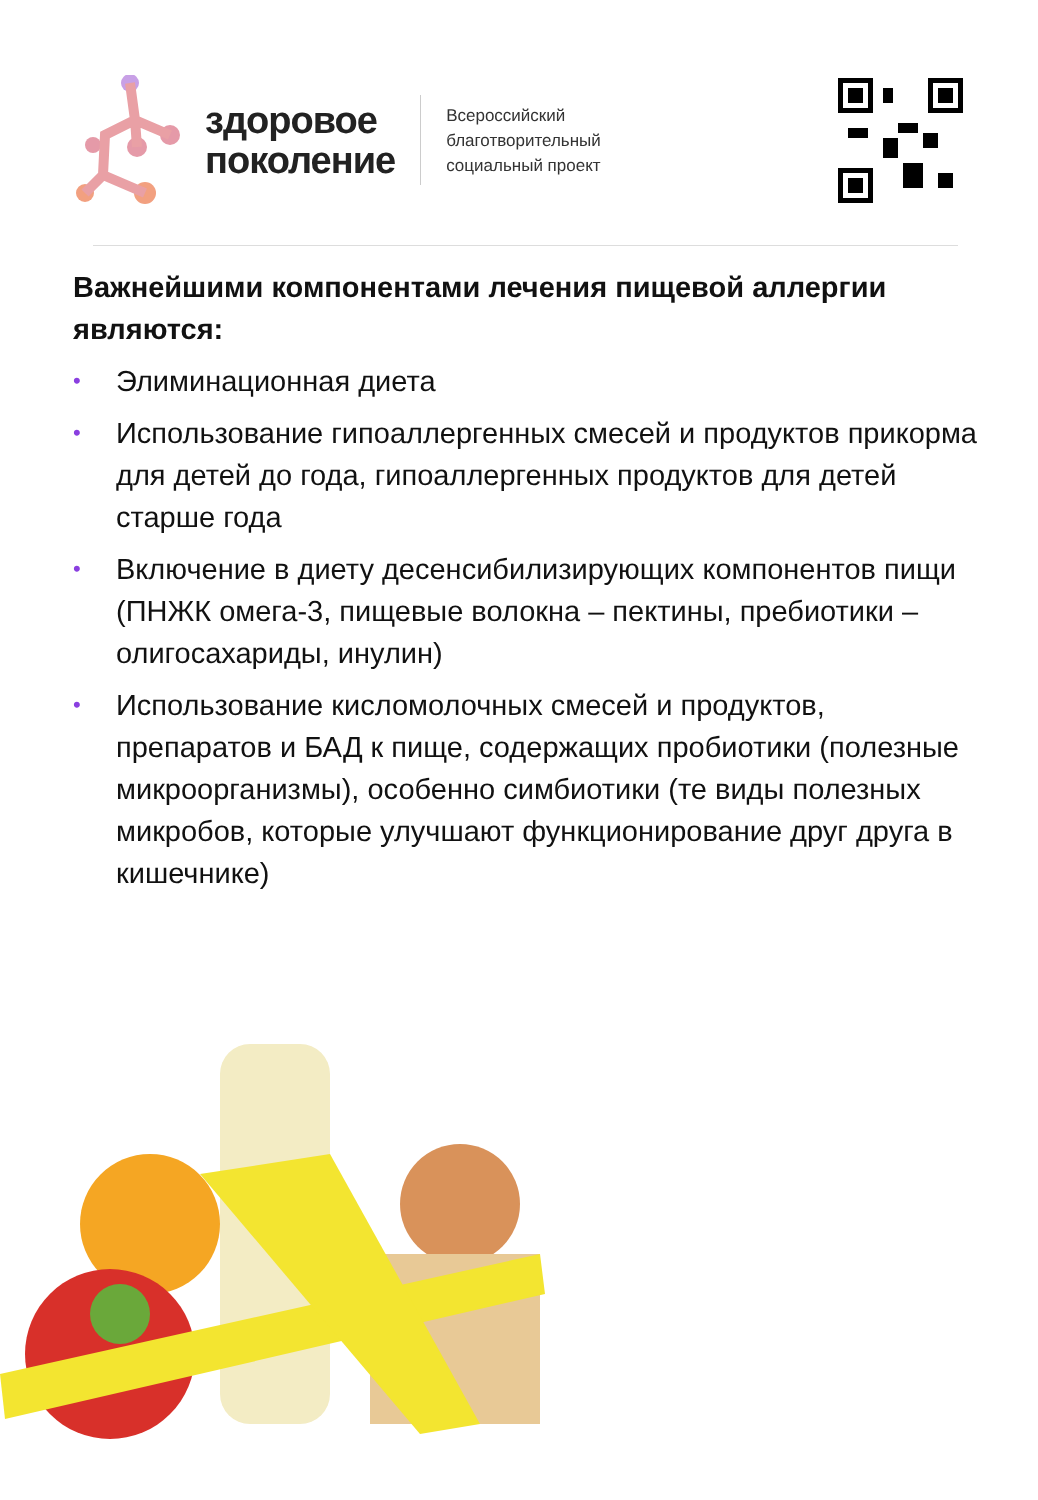здоровое
поколение
Всероссийский
благотворительный
социальный проект
Важнейшими компонентами лечения пищевой аллергии являются:
• Элиминационная диета
• Использование гипоаллергенных смесей и продуктов прикорма для детей до года, гипоаллергенных продуктов для детей старше года
• Включение в диету десенсибилизирующих компонентов пищи (ПНЖК омега-3, пищевые волокна – пектины, пребиотики – олигосахариды, инулин)
• Использование кисломолочных смесей и продуктов, препаратов и БАД к пище, содержащих пробиотики (полезные микроорганизмы), особенно симбиотики (те виды полезных микробов, которые улучшают функционирование друг друга в кишечнике)